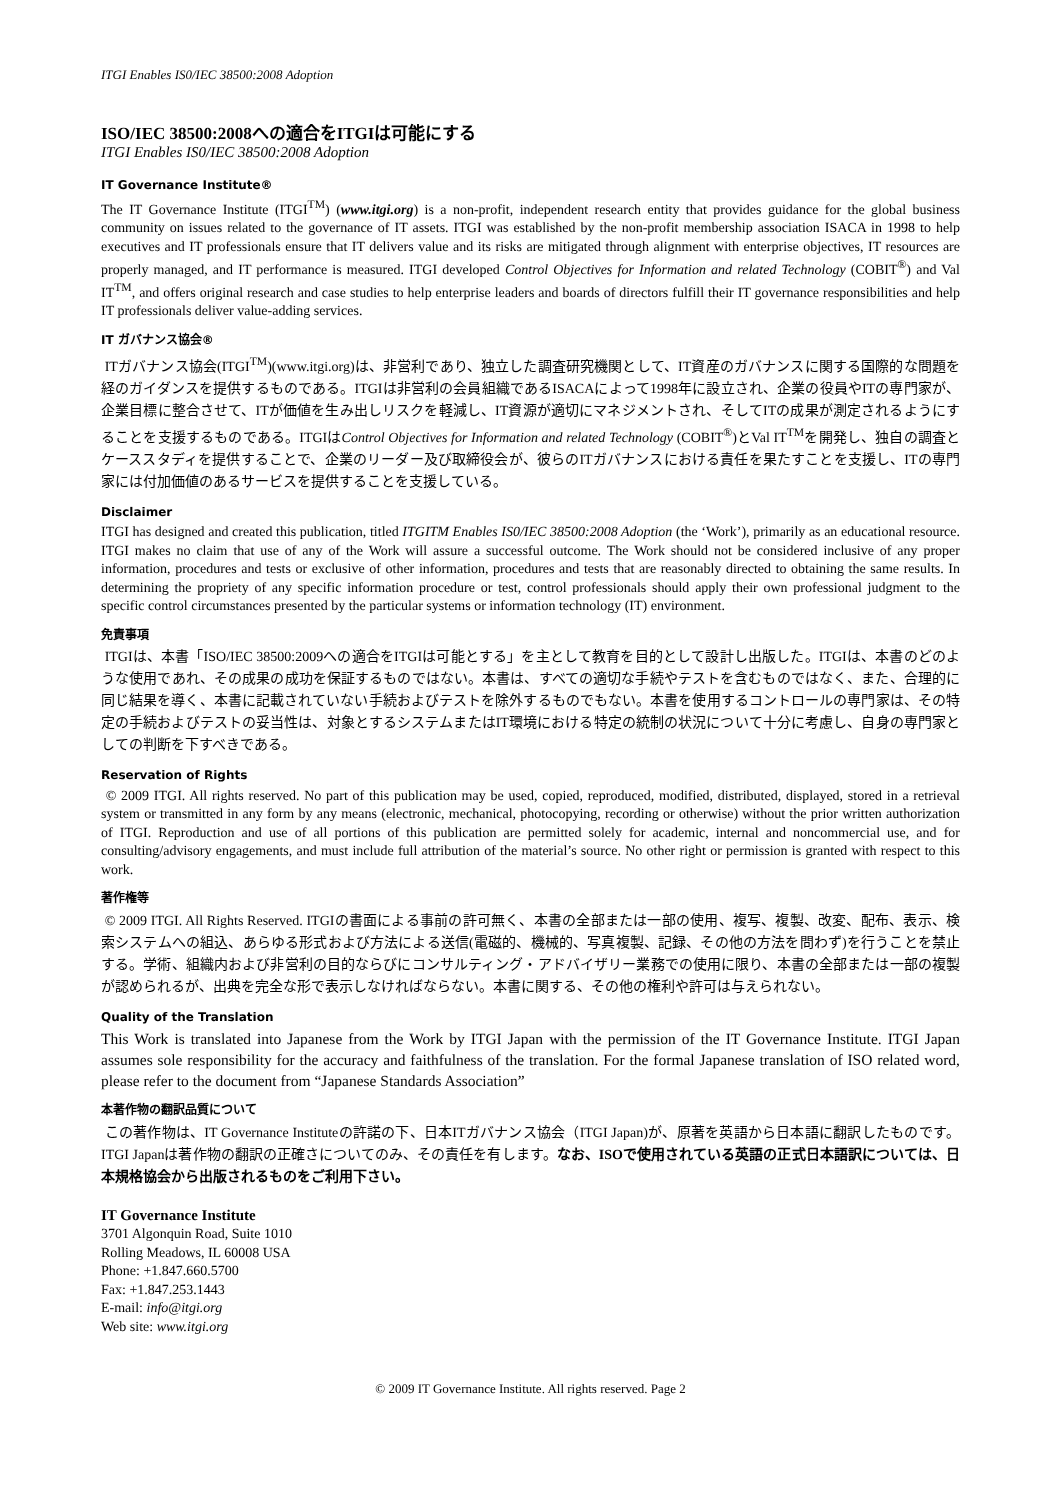ITGI Enables IS0/IEC 38500:2008 Adoption
ISO/IEC 38500:2008への適合をITGIは可能にする
ITGI Enables IS0/IEC 38500:2008 Adoption
IT Governance Institute®
The IT Governance Institute (ITGI<sup>TM</sup>) (www.itgi.org) is a non-profit, independent research entity that provides guidance for the global business community on issues related to the governance of IT assets. ITGI was established by the non-profit membership association ISACA in 1998 to help executives and IT professionals ensure that IT delivers value and its risks are mitigated through alignment with enterprise objectives, IT resources are properly managed, and IT performance is measured. ITGI developed Control Objectives for Information and related Technology (COBIT<sup>®</sup>) and Val IT<sup>TM</sup>, and offers original research and case studies to help enterprise leaders and boards of directors fulfill their IT governance responsibilities and help IT professionals deliver value-adding services.
IT ガバナンス協会®
ITガバナンス協会(ITGI<sup>TM</sup>)(www.itgi.org)は、非営利であり、独立した調査研究機関として、IT資産のガバナンスに関する国際的な問題を経のガイダンスを提供するものである。ITGIは非営利の会員組織であるISACAによって1998年に設立され、企業の役員やITの専門家が、企業目標に整合させて、ITが価値を生み出しリスクを軽減し、IT資源が適切にマネジメントされ、そしてITの成果が測定されるようにすることを支援するものである。ITGIはControl Objectives for Information and related Technology (COBIT<sup>®</sup>)とVal IT<sup>TM</sup>を開発し、独自の調査とケーススタディを提供することで、企業のリーダー及び取締役会が、彼らのITガバナンスにおける責任を果たすことを支援し、ITの専門家には付加価値のあるサービスを提供することを支援している。
Disclaimer
ITGI has designed and created this publication, titled ITGITM Enables IS0/IEC 38500:2008 Adoption (the ‘Work’), primarily as an educational resource. ITGI makes no claim that use of any of the Work will assure a successful outcome. The Work should not be considered inclusive of any proper information, procedures and tests or exclusive of other information, procedures and tests that are reasonably directed to obtaining the same results. In determining the propriety of any specific information procedure or test, control professionals should apply their own professional judgment to the specific control circumstances presented by the particular systems or information technology (IT) environment.
免責事項
ITGIは、本書「ISO/IEC 38500:2009への適合をITGIは可能とする」を主として教育を目的として設計し出版した。ITGIは、本書のどのような使用であれ、その成果の成功を保証するものではない。本書は、すべての適切な手続やテストを含むものではなく、また、合理的に同じ結果を導く、本書に記載されていない手続およびテストを除外するものでもない。本書を使用するコントロールの専門家は、その特定の手続およびテストの妥当性は、対象とするシステムまたはIT環境における特定の統制の状況について十分に考慮し、自身の専門家としての判断を下すべきである。
Reservation of Rights
© 2009 ITGI. All rights reserved. No part of this publication may be used, copied, reproduced, modified, distributed, displayed, stored in a retrieval system or transmitted in any form by any means (electronic, mechanical, photocopying, recording or otherwise) without the prior written authorization of ITGI. Reproduction and use of all portions of this publication are permitted solely for academic, internal and noncommercial use, and for consulting/advisory engagements, and must include full attribution of the material’s source. No other right or permission is granted with respect to this work.
著作権等
© 2009 ITGI. All Rights Reserved. ITGIの書面による事前の許可無く、本書の全部または一部の使用、複写、複製、改変、配布、表示、検索システムへの組込、あらゆる形式および方法による送信(電磁的、機械的、写真複製、記録、その他の方法を問わず)を行うことを禁止する。学術、組織内および非営利の目的ならびにコンサルティング・アドバイザリー業務での使用に限り、本書の全部または一部の複製が認められるが、出典を完全な形で表示しなければならない。本書に関する、その他の権利や許可は与えられない。
Quality of the Translation
This Work is translated into Japanese from the Work by ITGI Japan with the permission of the IT Governance Institute. ITGI Japan assumes sole responsibility for the accuracy and faithfulness of the translation. For the formal Japanese translation of ISO related word, please refer to the document from “Japanese Standards Association”
本著作物の翻訳品質について
この著作物は、IT Governance Instituteの許諾の下、日本ITガバナンス協会（ITGI Japan)が、原著を英語から日本語に翻訳したものです。ITGI Japanは著作物の翻訳の正確さについてのみ、その責任を有します。なお、ISOで使用されている英語の正式日本語訳については、日本規格協会から出版されるものをご利用下さい。
IT Governance Institute
3701 Algonquin Road, Suite 1010
Rolling Meadows, IL 60008 USA
Phone: +1.847.660.5700
Fax: +1.847.253.1443
E-mail: info@itgi.org
Web site: www.itgi.org
© 2009 IT Governance Institute. All rights reserved. Page 2